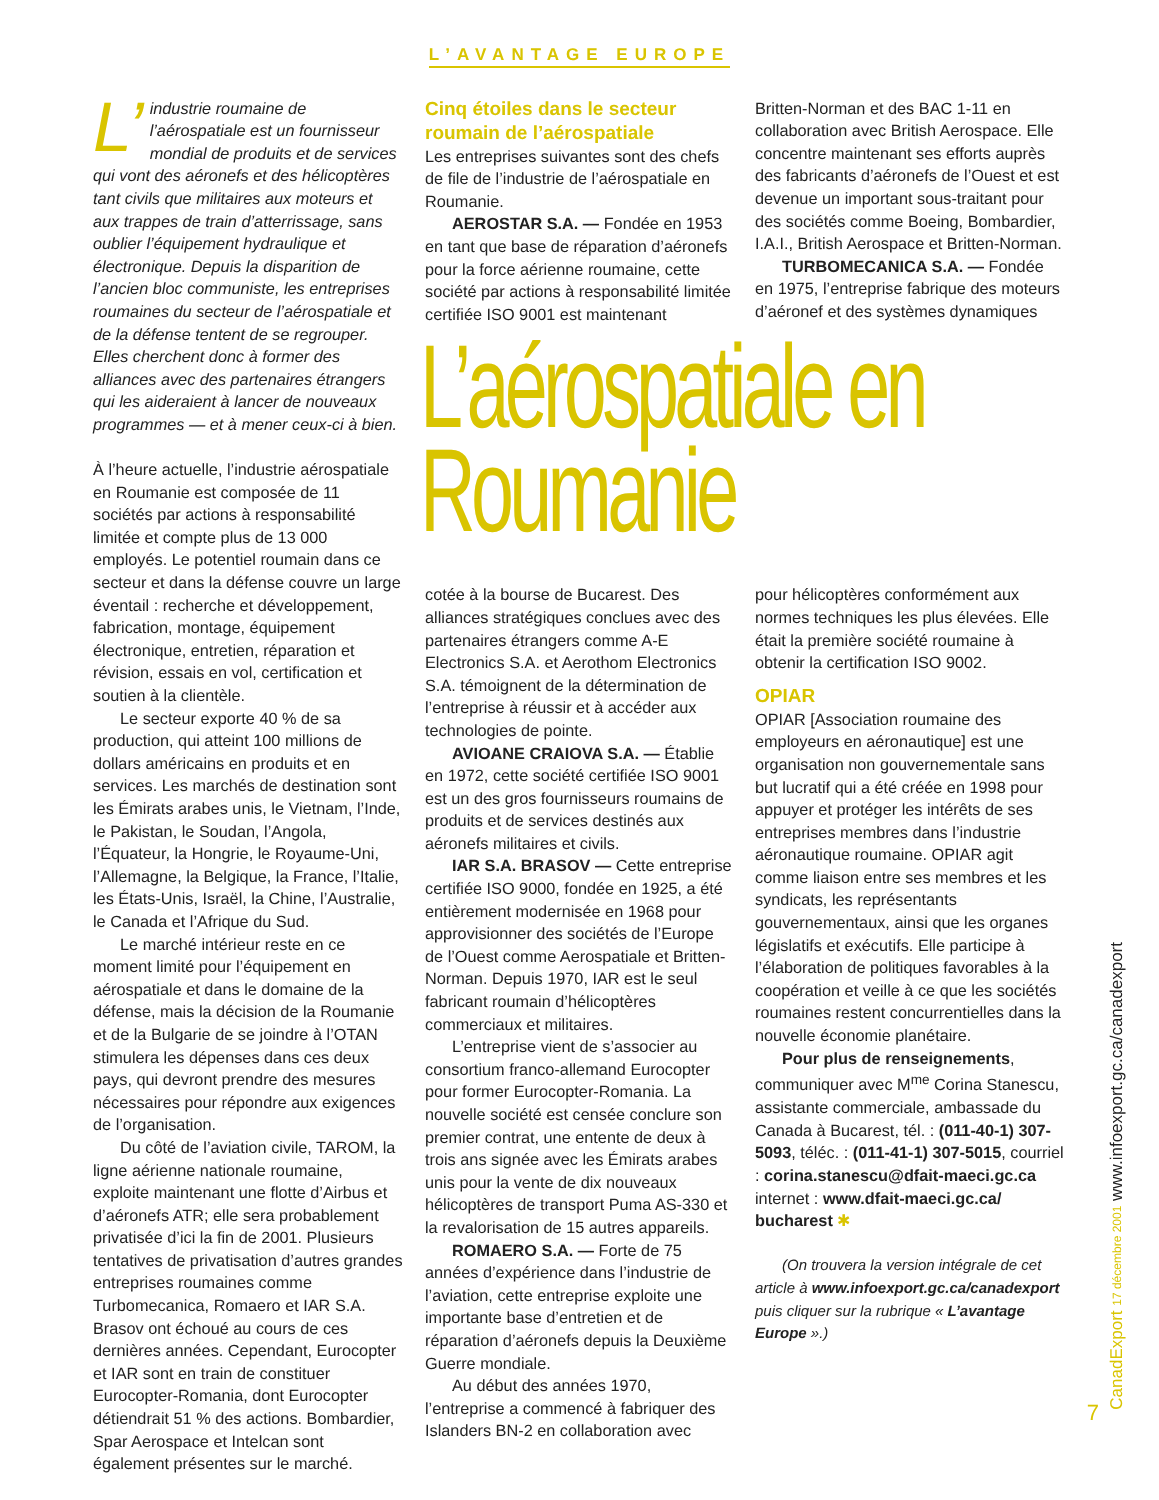L’AVANTAGE EUROPE
L’ industrie roumaine de l’aérospatiale est un fournisseur mondial de produits et de services qui vont des aéronefs et des hélicoptères tant civils que militaires aux moteurs et aux trappes de train d’atterrissage, sans oublier l’équipement hydraulique et électronique. Depuis la disparition de l’ancien bloc communiste, les entreprises roumaines du secteur de l’aérospatiale et de la défense tentent de se regrouper. Elles cherchent donc à former des alliances avec des partenaires étrangers qui les aideraient à lancer de nouveaux programmes — et à mener ceux-ci à bien.
À l’heure actuelle, l’industrie aérospatiale en Roumanie est composée de 11 sociétés par actions à responsabilité limitée et compte plus de 13 000 employés. Le potentiel roumain dans ce secteur et dans la défense couvre un large éventail : recherche et développement, fabrication, montage, équipement électronique, entretien, réparation et révision, essais en vol, certification et soutien à la clientèle.
Le secteur exporte 40 % de sa production, qui atteint 100 millions de dollars américains en produits et en services. Les marchés de destination sont les Émirats arabes unis, le Vietnam, l’Inde, le Pakistan, le Soudan, l’Angola, l’Équateur, la Hongrie, le Royaume-Uni, l’Allemagne, la Belgique, la France, l’Italie, les États-Unis, Israël, la Chine, l’Australie, le Canada et l’Afrique du Sud.
Le marché intérieur reste en ce moment limité pour l’équipement en aérospatiale et dans le domaine de la défense, mais la décision de la Roumanie et de la Bulgarie de se joindre à l’OTAN stimulera les dépenses dans ces deux pays, qui devront prendre des mesures nécessaires pour répondre aux exigences de l’organisation.
Du côté de l’aviation civile, TAROM, la ligne aérienne nationale roumaine, exploite maintenant une flotte d’Airbus et d’aéronefs ATR; elle sera probablement privatisée d’ici la fin de 2001. Plusieurs tentatives de privatisation d’autres grandes entreprises roumaines comme Turbomecanica, Romaero et IAR S.A. Brasov ont échoué au cours de ces dernières années. Cependant, Eurocopter et IAR sont en train de constituer Eurocopter-Romania, dont Eurocopter détiendrait 51 % des actions. Bombardier, Spar Aerospace et Intelcan sont également présentes sur le marché.
Cinq étoiles dans le secteur roumain de l’aérospatiale
Les entreprises suivantes sont des chefs de file de l’industrie de l’aérospatiale en Roumanie.
AEROSTAR S.A. — Fondée en 1953 en tant que base de réparation d’aéronefs pour la force aérienne roumaine, cette société par actions à responsabilité limitée certifiée ISO 9001 est maintenant
Britten-Norman et des BAC 1-11 en collaboration avec British Aerospace. Elle concentre maintenant ses efforts auprès des fabricants d’aéronefs de l’Ouest et est devenue un important sous-traitant pour des sociétés comme Boeing, Bombardier, I.A.I., British Aerospace et Britten-Norman.
TURBOMECANICA S.A. — Fondée en 1975, l’entreprise fabrique des moteurs d’aéronef et des systèmes dynamiques
L’aérospatiale en
Roumanie
cotée à la bourse de Bucarest. Des alliances stratégiques conclues avec des partenaires étrangers comme A-E Electronics S.A. et Aerothom Electronics S.A. témoignent de la détermination de l’entreprise à réussir et à accéder aux technologies de pointe.
AVIOANE CRAIOVA S.A. — Établie en 1972, cette société certifiée ISO 9001 est un des gros fournisseurs roumains de produits et de services destinés aux aéronefs militaires et civils.
IAR S.A. BRASOV — Cette entreprise certifiée ISO 9000, fondée en 1925, a été entièrement modernisée en 1968 pour approvisionner des sociétés de l’Europe de l’Ouest comme Aerospatiale et Britten-Norman. Depuis 1970, IAR est le seul fabricant roumain d’hélicoptères commerciaux et militaires.
L’entreprise vient de s’associer au consortium franco-allemand Eurocopter pour former Eurocopter-Romania. La nouvelle société est censée conclure son premier contrat, une entente de deux à trois ans signée avec les Émirats arabes unis pour la vente de dix nouveaux hélicoptères de transport Puma AS-330 et la revalorisation de 15 autres appareils.
ROMAERO S.A. — Forte de 75 années d’expérience dans l’industrie de l’aviation, cette entreprise exploite une importante base d’entretien et de réparation d’aéronefs depuis la Deuxième Guerre mondiale.
Au début des années 1970, l’entreprise a commencé à fabriquer des Islanders BN-2 en collaboration avec
pour hélicoptères conformément aux normes techniques les plus élevées. Elle était la première société roumaine à obtenir la certification ISO 9002.
OPIAR
OPIAR [Association roumaine des employeurs en aéronautique] est une organisation non gouvernementale sans but lucratif qui a été créée en 1998 pour appuyer et protéger les intérêts de ses entreprises membres dans l’industrie aéronautique roumaine. OPIAR agit comme liaison entre ses membres et les syndicats, les représentants gouvernementaux, ainsi que les organes législatifs et exécutifs. Elle participe à l’élaboration de politiques favorables à la coopération et veille à ce que les sociétés roumaines restent concurrentielles dans la nouvelle économie planétaire.
Pour plus de renseignements, communiquer avec M<sup>me</sup> Corina Stanescu, assistante commerciale, ambassade du Canada à Bucarest, tél. : (011-40-1) 307-5093, téléc. : (011-41-1) 307-5015, courriel : corina.stanescu@dfait-maeci.gc.ca internet : www.dfait-maeci.gc.ca/ bucharest ✱
(On trouvera la version intégrale de cet article à www.infoexport.gc.ca/canadexport puis cliquer sur la rubrique « L’avantage Europe ».)
CanadExport 17 décembre 2001 www.infoexport.gc.ca/canadexport
7